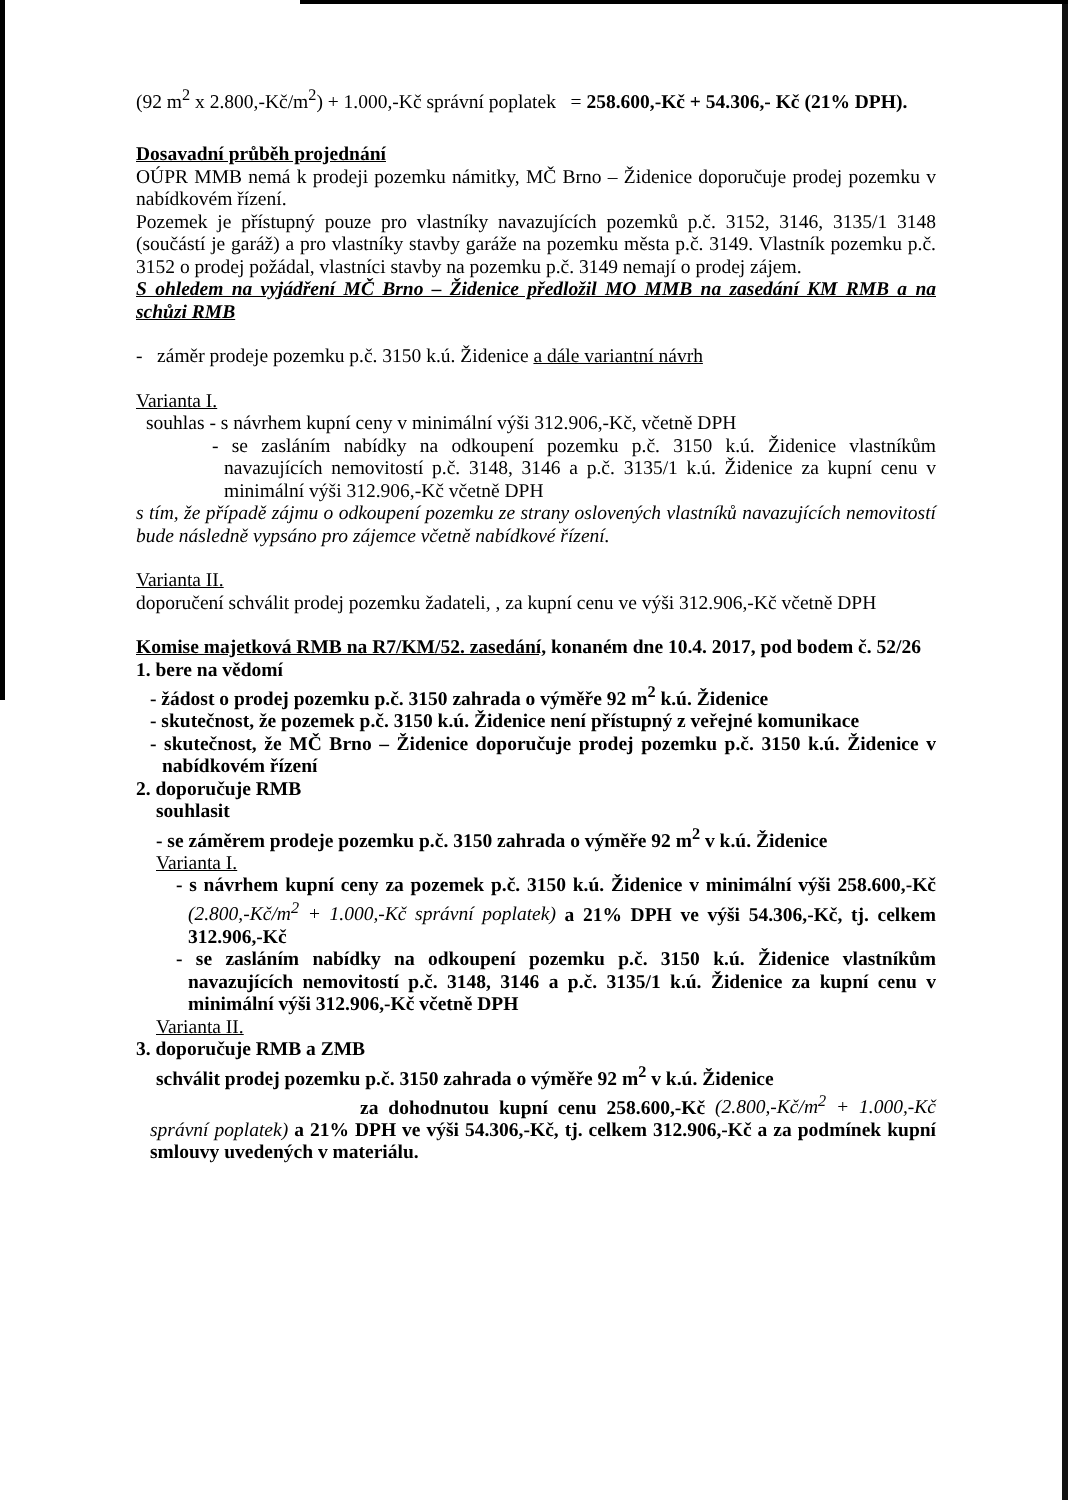(92 m<sup>2</sup> x 2.800,-Kč/m<sup>2</sup>) + 1.000,-Kč správní poplatek = 258.600,-Kč + 54.306,- Kč (21% DPH).
Dosavadní průběh projednání
OÚPR MMB nemá k prodeji pozemku námitky, MČ Brno – Židenice doporučuje prodej pozemku v nabídkovém řízení.
Pozemek je přístupný pouze pro vlastníky navazujících pozemků p.č. 3152, 3146, 3135/1 3148 (součástí je garáž) a pro vlastníky stavby garáže na pozemku města p.č. 3149. Vlastník pozemku p.č. 3152 o prodej požádal, vlastníci stavby na pozemku p.č. 3149 nemají o prodej zájem.
S ohledem na vyjádření MČ Brno – Židenice předložil MO MMB na zasedání KM RMB a na schůzi RMB
- záměr prodeje pozemku p.č. 3150 k.ú. Židenice a dále variantní návrh
Varianta I.
souhlas - s návrhem kupní ceny v minimální výši 312.906,-Kč, včetně DPH
- se zasláním nabídky na odkoupení pozemku p.č. 3150 k.ú. Židenice vlastníkům navazujících nemovitostí p.č. 3148, 3146 a p.č. 3135/1 k.ú. Židenice za kupní cenu v minimální výši 312.906,-Kč včetně DPH
s tím, že případě zájmu o odkoupení pozemku ze strany oslovených vlastníků navazujících nemovitostí bude následně vypsáno pro zájemce včetně nabídkové řízení.
Varianta II.
doporučení schválit prodej pozemku žadateli, , za kupní cenu ve výši 312.906,-Kč včetně DPH
Komise majetková RMB na R7/KM/52. zasedání, konaném dne 10.4. 2017, pod bodem č. 52/26
1. bere na vědomí
- žádost o prodej pozemku p.č. 3150 zahrada o výměře 92 m<sup>2</sup> k.ú. Židenice
- skutečnost, že pozemek p.č. 3150 k.ú. Židenice není přístupný z veřejné komunikace
- skutečnost, že MČ Brno – Židenice doporučuje prodej pozemku p.č. 3150 k.ú. Židenice v nabídkovém řízení
2. doporučuje RMB
souhlasit
- se záměrem prodeje pozemku p.č. 3150 zahrada o výměře 92 m<sup>2</sup> v k.ú. Židenice
Varianta I.
- s návrhem kupní ceny za pozemek p.č. 3150 k.ú. Židenice v minimální výši 258.600,-Kč (2.800,-Kč/m<sup>2</sup> + 1.000,-Kč správní poplatek) a 21% DPH ve výši 54.306,-Kč, tj. celkem 312.906,-Kč
- se zasláním nabídky na odkoupení pozemku p.č. 3150 k.ú. Židenice vlastníkům navazujících nemovitostí p.č. 3148, 3146 a p.č. 3135/1 k.ú. Židenice za kupní cenu v minimální výši 312.906,-Kč včetně DPH
Varianta II.
3. doporučuje RMB a ZMB
schválit prodej pozemku p.č. 3150 zahrada o výměře 92 m<sup>2</sup> v k.ú. Židenice
za dohodnutou kupní cenu 258.600,-Kč (2.800,-Kč/m<sup>2</sup> + 1.000,-Kč správní poplatek) a 21% DPH ve výši 54.306,-Kč, tj. celkem 312.906,-Kč a za podmínek kupní smlouvy uvedených v materiálu.